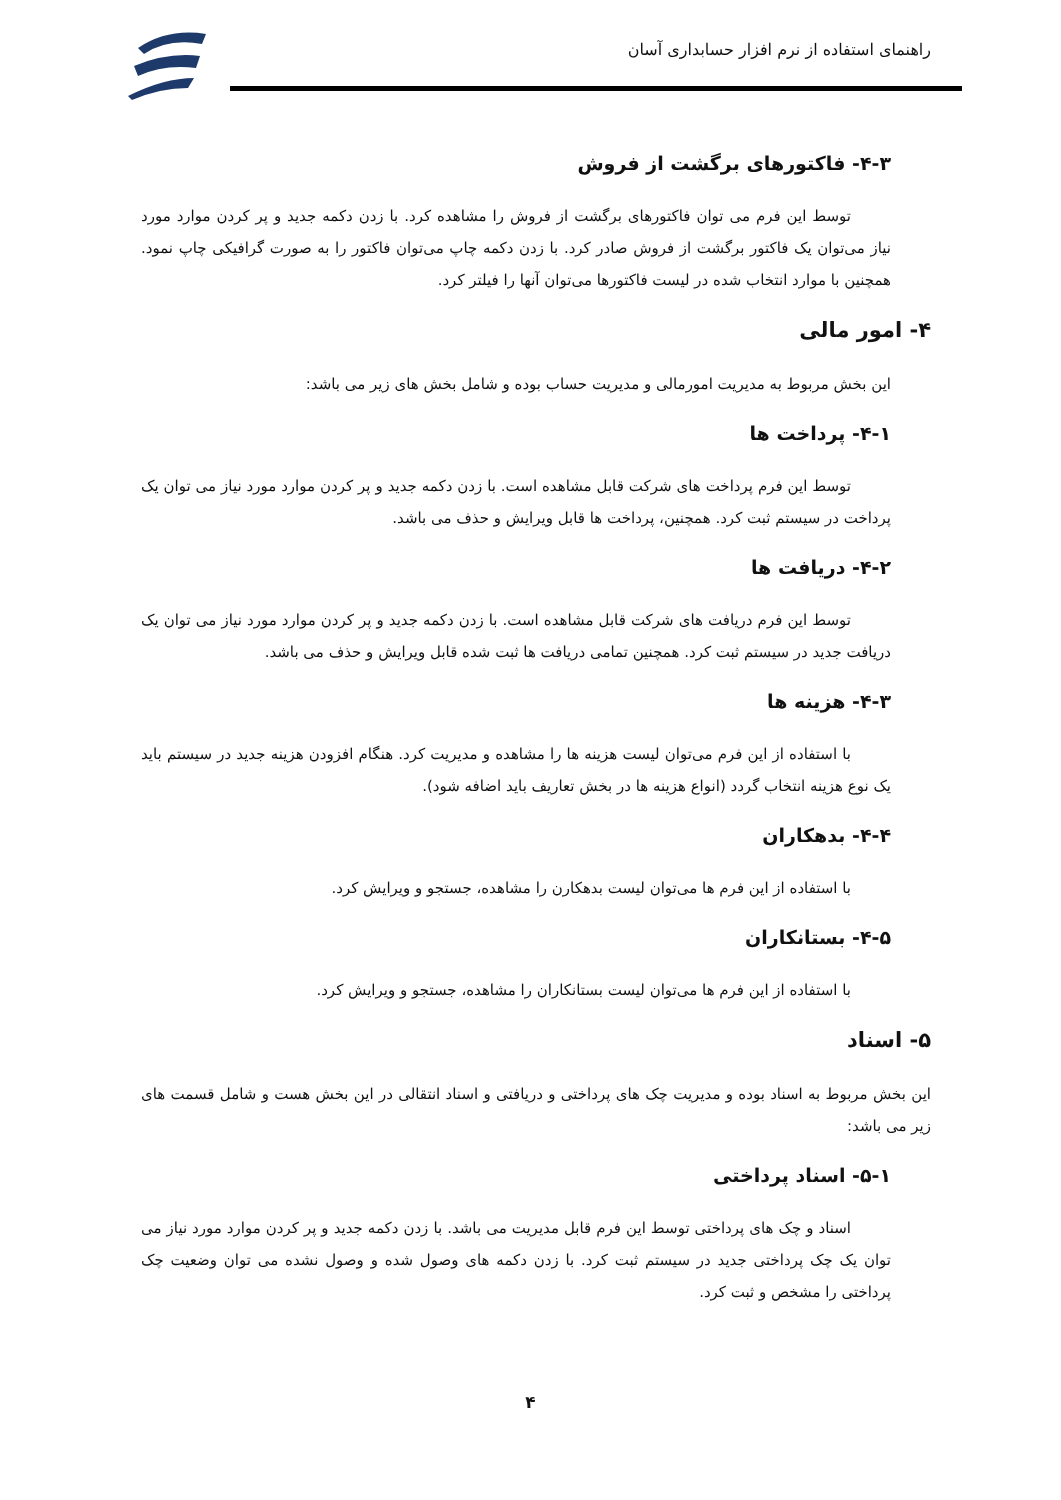راهنمای استفاده از نرم افزار حسابداری آسان
۴-۳- فاکتورهای برگشت از فروش
توسط این فرم می توان فاکتورهای برگشت از فروش را مشاهده کرد. با زدن دکمه جدید و پر کردن موارد مورد نیاز می‌توان یک فاکتور برگشت از فروش صادر کرد. با زدن دکمه چاپ می‌توان فاکتور را به صورت گرافیکی چاپ نمود. همچنین با موارد انتخاب شده در لیست فاکتورها می‌توان آنها را فیلتر کرد.
۴- امور مالی
این بخش مربوط به مدیریت امورمالی و مدیریت حساب بوده و شامل بخش های زیر می باشد:
۴-۱- پرداخت ها
توسط این فرم پرداخت های شرکت قابل مشاهده است. با زدن دکمه جدید و پر کردن موارد مورد نیاز می توان یک پرداخت در سیستم ثبت کرد. همچنین، پرداخت ها قابل ویرایش و حذف می باشد.
۴-۲- دریافت ها
توسط این فرم دریافت های شرکت قابل مشاهده است. با زدن دکمه جدید و پر کردن موارد مورد نیاز می توان یک دریافت جدید در سیستم ثبت کرد. همچنین تمامی دریافت ها ثبت شده قابل ویرایش و حذف می باشد.
۴-۳- هزینه ها
با استفاده از این فرم می‌توان لیست هزینه ها را مشاهده و مدیریت کرد. هنگام افزودن هزینه جدید در سیستم باید یک نوع هزینه انتخاب گردد (انواع هزینه ها در بخش تعاریف باید اضافه شود).
۴-۴- بدهکاران
با استفاده از این فرم ها می‌توان لیست بدهکارن را مشاهده، جستجو و ویرایش کرد.
۴-۵- بستانکاران
با استفاده از این فرم ها می‌توان لیست بستانکاران را مشاهده، جستجو و ویرایش کرد.
۵- اسناد
این بخش مربوط به اسناد بوده و مدیریت چک های پرداختی و دریافتی و اسناد انتقالی در این بخش هست و شامل قسمت های زیر می باشد:
۵-۱- اسناد پرداختی
اسناد و چک های پرداختی توسط این فرم قابل مدیریت می باشد. با زدن دکمه جدید و پر کردن موارد مورد نیاز می توان یک چک پرداختی جدید در سیستم ثبت کرد. با زدن دکمه های وصول شده و وصول نشده می توان وضعیت چک پرداختی را مشخص و ثبت کرد.
۴